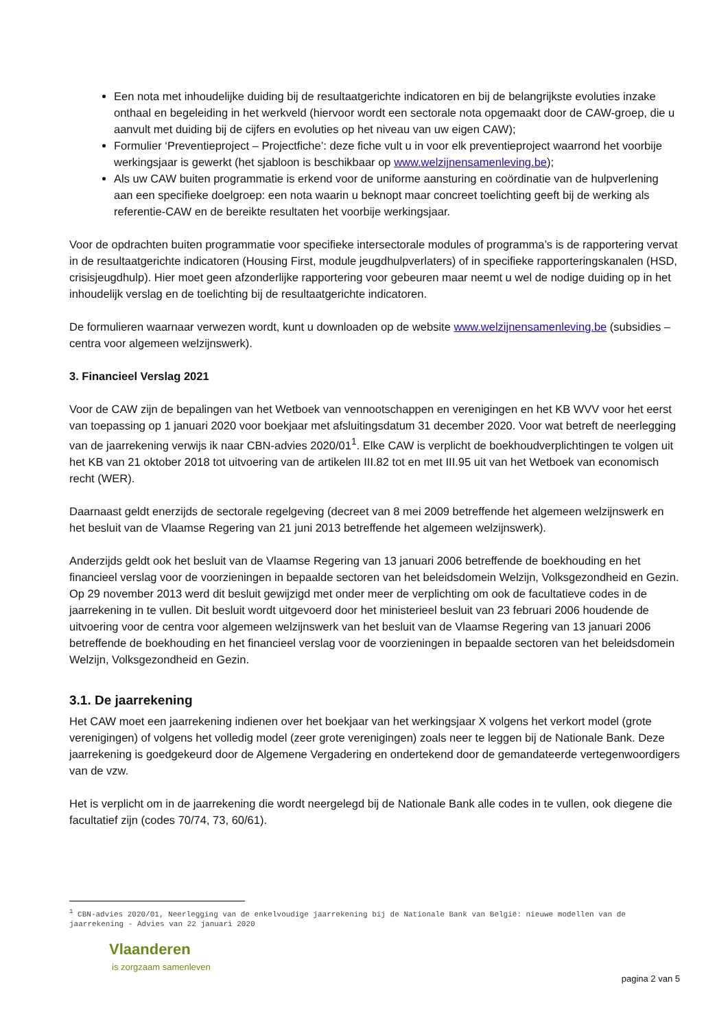Een nota met inhoudelijke duiding bij de resultaatgerichte indicatoren en bij de belangrijkste evoluties inzake onthaal en begeleiding in het werkveld (hiervoor wordt een sectorale nota opgemaakt door de CAW-groep, die u aanvult met duiding bij de cijfers en evoluties op het niveau van uw eigen CAW);
Formulier ‘Preventieproject – Projectfiche’: deze fiche vult u in voor elk preventieproject waarrond het voorbije werkingsjaar is gewerkt (het sjabloon is beschikbaar op www.welzijnensamenleving.be);
Als uw CAW buiten programmatie is erkend voor de uniforme aansturing en coördinatie van de hulpverlening aan een specifieke doelgroep: een nota waarin u beknopt maar concreet toelichting geeft bij de werking als referentie-CAW en de bereikte resultaten het voorbije werkingsjaar.
Voor de opdrachten buiten programmatie voor specifieke intersectorale modules of programma’s is de rapportering vervat in de resultaatgerichte indicatoren (Housing First, module jeugdhulpverlaters) of in specifieke rapporteringskanalen (HSD, crisisjeugdhulp). Hier moet geen afzonderlijke rapportering voor gebeuren maar neemt u wel de nodige duiding op in het inhoudelijk verslag en de toelichting bij de resultaatgerichte indicatoren.
De formulieren waarnaar verwezen wordt, kunt u downloaden op de website www.welzijnensamenleving.be (subsidies – centra voor algemeen welzijnswerk).
3. Financieel Verslag 2021
Voor de CAW zijn de bepalingen van het Wetboek van vennootschappen en verenigingen en het KB WVV voor het eerst van toepassing op 1 januari 2020 voor boekjaar met afsluitingsdatum 31 december 2020. Voor wat betreft de neerlegging van de jaarrekening verwijs ik naar CBN-advies 2020/01<sup>1</sup>. Elke CAW is verplicht de boekhoudverplichtingen te volgen uit het KB van 21 oktober 2018 tot uitvoering van de artikelen III.82 tot en met III.95 uit van het Wetboek van economisch recht (WER).
Daarnaast geldt enerzijds de sectorale regelgeving (decreet van 8 mei 2009 betreffende het algemeen welzijnswerk en het besluit van de Vlaamse Regering van 21 juni 2013 betreffende het algemeen welzijnswerk).
Anderzijds geldt ook het besluit van de Vlaamse Regering van 13 januari 2006 betreffende de boekhouding en het financieel verslag voor de voorzieningen in bepaalde sectoren van het beleidsdomein Welzijn, Volksgezondheid en Gezin. Op 29 november 2013 werd dit besluit gewijzigd met onder meer de verplichting om ook de facultatieve codes in de jaarrekening in te vullen. Dit besluit wordt uitgevoerd door het ministerieel besluit van 23 februari 2006 houdende de uitvoering voor de centra voor algemeen welzijnswerk van het besluit van de Vlaamse Regering van 13 januari 2006 betreffende de boekhouding en het financieel verslag voor de voorzieningen in bepaalde sectoren van het beleidsdomein Welzijn, Volksgezondheid en Gezin.
3.1. De jaarrekening
Het CAW moet een jaarrekening indienen over het boekjaar van het werkingsjaar X volgens het verkort model (grote verenigingen) of volgens het volledig model (zeer grote verenigingen) zoals neer te leggen bij de Nationale Bank. Deze jaarrekening is goedgekeurd door de Algemene Vergadering en ondertekend door de gemandateerde vertegenwoordigers van de vzw.
Het is verplicht om in de jaarrekening die wordt neergelegd bij de Nationale Bank alle codes in te vullen, ook diegene die facultatief zijn (codes 70/74, 73, 60/61).
<sup>1</sup> CBN-advies 2020/01, Neerlegging van de enkelvoudige jaarrekening bij de Nationale Bank van België: nieuwe modellen van de jaarrekening - Advies van 22 januari 2020
Vlaanderen
is zorgzaam samenleven
pagina 2 van 5